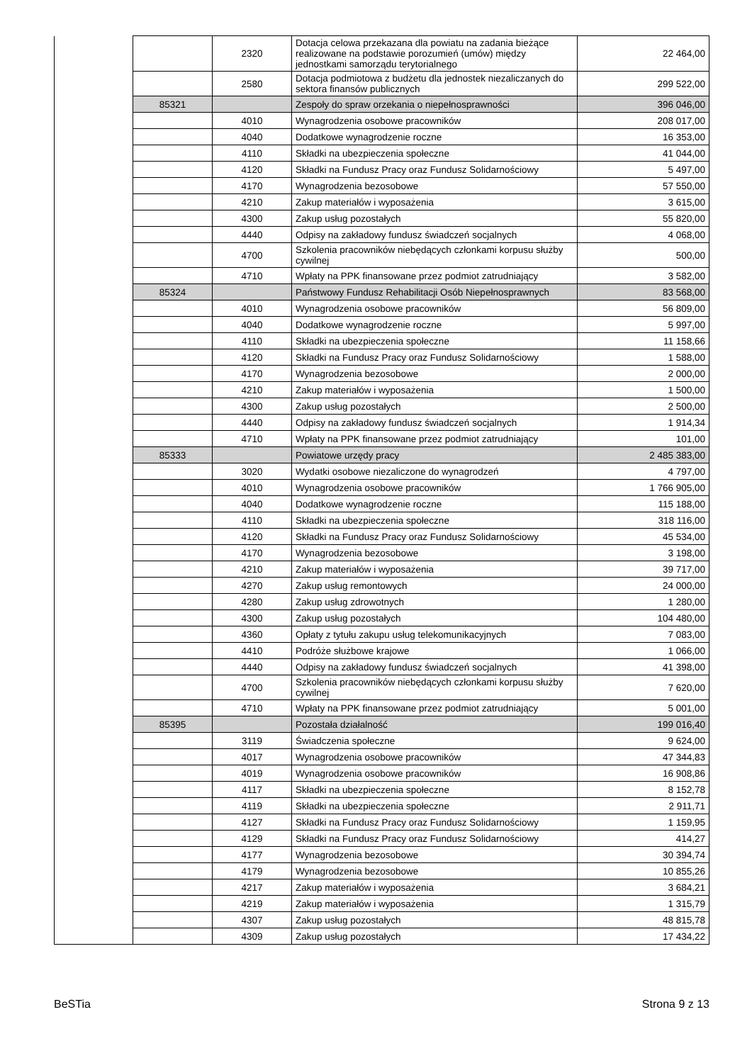| | | 2320 | Dotacja celowa przekazana dla powiatu na zadania bieżące realizowane na podstawie porozumień (umów) między jednostkami samorządu terytorialnego | 22 464,00 |
| | | 2580 | Dotacja podmiotowa z budżetu dla jednostek niezaliczanych do sektora finansów publicznych | 299 522,00 |
| | 85321 | | Zespoły do spraw orzekania o niepełnosprawności | 396 046,00 |
| | | 4010 | Wynagrodzenia osobowe pracowników | 208 017,00 |
| | | 4040 | Dodatkowe wynagrodzenie roczne | 16 353,00 |
| | | 4110 | Składki na ubezpieczenia społeczne | 41 044,00 |
| | | 4120 | Składki na Fundusz Pracy oraz Fundusz Solidarnościowy | 5 497,00 |
| | | 4170 | Wynagrodzenia bezosobowe | 57 550,00 |
| | | 4210 | Zakup materiałów i wyposażenia | 3 615,00 |
| | | 4300 | Zakup usług pozostałych | 55 820,00 |
| | | 4440 | Odpisy na zakładowy fundusz świadczeń socjalnych | 4 068,00 |
| | | 4700 | Szkolenia pracowników niebędących członkami korpusu służby cywilnej | 500,00 |
| | | 4710 | Wpłaty na PPK finansowane przez podmiot zatrudniający | 3 582,00 |
| | 85324 | | Państwowy Fundusz Rehabilitacji Osób Niepełnosprawnych | 83 568,00 |
| | | 4010 | Wynagrodzenia osobowe pracowników | 56 809,00 |
| | | 4040 | Dodatkowe wynagrodzenie roczne | 5 997,00 |
| | | 4110 | Składki na ubezpieczenia społeczne | 11 158,66 |
| | | 4120 | Składki na Fundusz Pracy oraz Fundusz Solidarnościowy | 1 588,00 |
| | | 4170 | Wynagrodzenia bezosobowe | 2 000,00 |
| | | 4210 | Zakup materiałów i wyposażenia | 1 500,00 |
| | | 4300 | Zakup usług pozostałych | 2 500,00 |
| | | 4440 | Odpisy na zakładowy fundusz świadczeń socjalnych | 1 914,34 |
| | | 4710 | Wpłaty na PPK finansowane przez podmiot zatrudniający | 101,00 |
| | 85333 | | Powiatowe urzędy pracy | 2 485 383,00 |
| | | 3020 | Wydatki osobowe niezaliczone do wynagrodzeń | 4 797,00 |
| | | 4010 | Wynagrodzenia osobowe pracowników | 1 766 905,00 |
| | | 4040 | Dodatkowe wynagrodzenie roczne | 115 188,00 |
| | | 4110 | Składki na ubezpieczenia społeczne | 318 116,00 |
| | | 4120 | Składki na Fundusz Pracy oraz Fundusz Solidarnościowy | 45 534,00 |
| | | 4170 | Wynagrodzenia bezosobowe | 3 198,00 |
| | | 4210 | Zakup materiałów i wyposażenia | 39 717,00 |
| | | 4270 | Zakup usług remontowych | 24 000,00 |
| | | 4280 | Zakup usług zdrowotnych | 1 280,00 |
| | | 4300 | Zakup usług pozostałych | 104 480,00 |
| | | 4360 | Opłaty z tytułu zakupu usług telekomunikacyjnych | 7 083,00 |
| | | 4410 | Podróże służbowe krajowe | 1 066,00 |
| | | 4440 | Odpisy na zakładowy fundusz świadczeń socjalnych | 41 398,00 |
| | | 4700 | Szkolenia pracowników niebędących członkami korpusu służby cywilnej | 7 620,00 |
| | | 4710 | Wpłaty na PPK finansowane przez podmiot zatrudniający | 5 001,00 |
| | 85395 | | Pozostała działalność | 199 016,40 |
| | | 3119 | Świadczenia społeczne | 9 624,00 |
| | | 4017 | Wynagrodzenia osobowe pracowników | 47 344,83 |
| | | 4019 | Wynagrodzenia osobowe pracowników | 16 908,86 |
| | | 4117 | Składki na ubezpieczenia społeczne | 8 152,78 |
| | | 4119 | Składki na ubezpieczenia społeczne | 2 911,71 |
| | | 4127 | Składki na Fundusz Pracy oraz Fundusz Solidarnościowy | 1 159,95 |
| | | 4129 | Składki na Fundusz Pracy oraz Fundusz Solidarnościowy | 414,27 |
| | | 4177 | Wynagrodzenia bezosobowe | 30 394,74 |
| | | 4179 | Wynagrodzenia bezosobowe | 10 855,26 |
| | | 4217 | Zakup materiałów i wyposażenia | 3 684,21 |
| | | 4219 | Zakup materiałów i wyposażenia | 1 315,79 |
| | | 4307 | Zakup usług pozostałych | 48 815,78 |
| | | 4309 | Zakup usług pozostałych | 17 434,22 |
BeSTia Strona 9 z 13